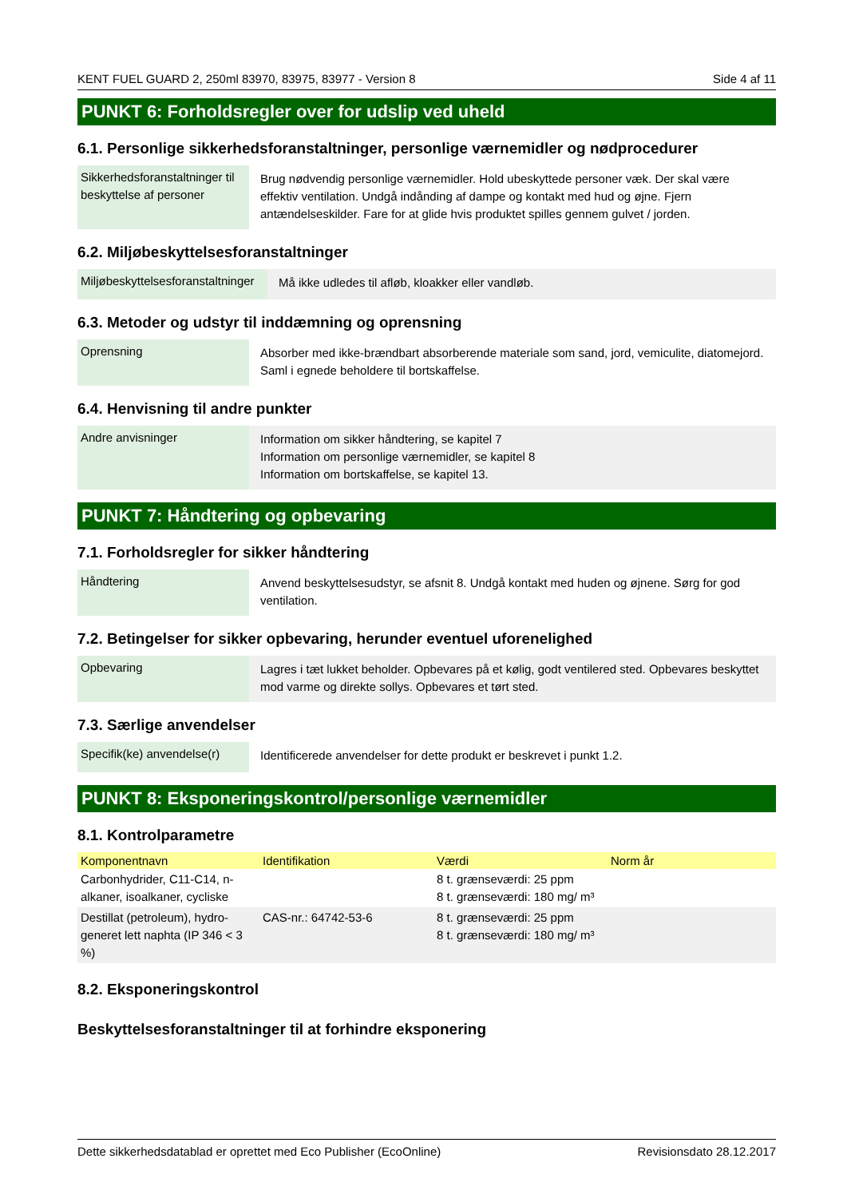KENT FUEL GUARD 2, 250ml 83970, 83975, 83977 - Version 8 Side 4 af 11
PUNKT 6: Forholdsregler over for udslip ved uheld
6.1. Personlige sikkerhedsforanstaltninger, personlige værnemidler og nødprocedurer
| Sikkerhedsforanstaltninger til beskyttelse af personer | Brug nødvendig personlige værnemidler. Hold ubeskyttede personer væk. Der skal være effektiv ventilation. Undgå indånding af dampe og kontakt med hud og øjne. Fjern antændelseskilder. Fare for at glide hvis produktet spilles gennem gulvet / jorden. |
6.2. Miljøbeskyttelsesforanstaltninger
| Miljøbeskyttelsesforanstaltninger | Må ikke udledes til afløb, kloakker eller vandløb. |
6.3. Metoder og udstyr til inddæmning og oprensning
| Oprensning | Absorber med ikke-brændbart absorberende materiale som sand, jord, vemiculite, diatomejord. Saml i egnede beholdere til bortskaffelse. |
6.4. Henvisning til andre punkter
| Andre anvisninger | Information om sikker håndtering, se kapitel 7 Information om personlige værnemidler, se kapitel 8 Information om bortskaffelse, se kapitel 13. |
PUNKT 7: Håndtering og opbevaring
7.1. Forholdsregler for sikker håndtering
| Håndtering | Anvend beskyttelsesudstyr, se afsnit 8. Undgå kontakt med huden og øjnene. Sørg for god ventilation. |
7.2. Betingelser for sikker opbevaring, herunder eventuel uforenelighed
| Opbevaring | Lagres i tæt lukket beholder. Opbevares på et kølig, godt ventilered sted. Opbevares beskyttet mod varme og direkte sollys. Opbevares et tørt sted. |
7.3. Særlige anvendelser
| Specifik(ke) anvendelse(r) | Identificerede anvendelser for dette produkt er beskrevet i punkt 1.2. |
PUNKT 8: Eksponeringskontrol/personlige værnemidler
8.1. Kontrolparametre
| Komponentnavn | Identifikation | Værdi | Norm år |
| --- | --- | --- | --- |
| Carbonhydrider, C11-C14, n-alkaner, isoalkaner, cycliske | | 8 t. grænseværdi: 25 ppm 8 t. grænseværdi: 180 mg/ m³ | |
| Destillat (petroleum), hydro-generet lett naphta (IP 346 < 3 %) | CAS-nr.: 64742-53-6 | 8 t. grænseværdi: 25 ppm 8 t. grænseværdi: 180 mg/ m³ | |
8.2. Eksponeringskontrol
Beskyttelsesforanstaltninger til at forhindre eksponering
Dette sikkerhedsdatablad er oprettet med Eco Publisher (EcoOnline) Revisionsdato 28.12.2017